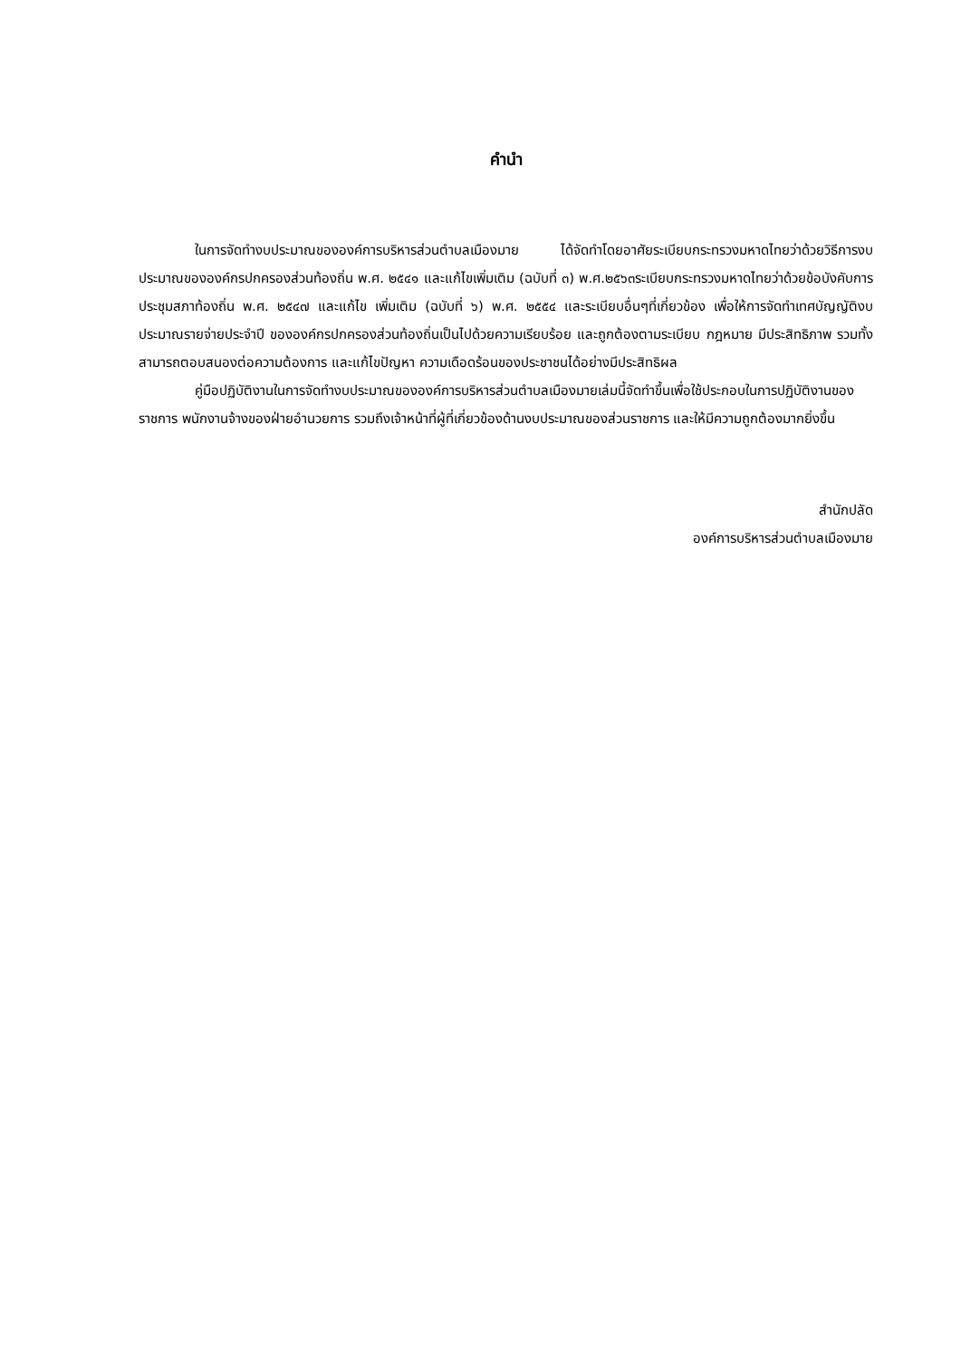คำนำ
ในการจัดทำงบประมาณขององค์การบริหารส่วนตำบลเมืองมาย ได้จัดทำโดยอาศัยระเบียบกระทรวงมหาดไทยว่าด้วยวิธีการงบประมาณขององค์กรปกครองส่วนท้องถิ่น พ.ศ. ๒๕๔๑ และแก้ไขเพิ่มเติม (ฉบับที่ ๓) พ.ศ.๒๕๖๓ระเบียบกระทรวงมหาดไทยว่าด้วยข้อบังคับการประชุมสภาท้องถิ่น พ.ศ. ๒๕๔๗ และแก้ไข เพิ่มเติม (ฉบับที่ ๖) พ.ศ. ๒๕๕๔ และระเบียบอื่นๆที่เกี่ยวข้อง เพื่อให้การจัดทำเทศบัญญัติงบประมาณรายจ่ายประจำปี ขององค์กรปกครองส่วนท้องถิ่นเป็นไปด้วยความเรียบร้อย และถูกต้องตามระเบียบ กฎหมาย มีประสิทธิภาพ รวมทั้งสามารถตอบสนองต่อความต้องการ และแก้ไขปัญหา ความเดือดร้อนของประชาชนได้อย่างมีประสิทธิผล
คู่มือปฏิบัติงานในการจัดทำงบประมาณขององค์การบริหารส่วนตำบลเมืองมายเล่มนี้จัดทำขึ้นเพื่อใช้ประกอบในการปฏิบัติงานของราชการ พนักงานจ้างของฝ่ายอำนวยการ รวมถึงเจ้าหน้าที่ผู้ที่เกี่ยวข้องด้านงบประมาณของส่วนราชการ และให้มีความถูกต้องมากยิ่งขึ้น
สำนักปลัด
องค์การบริหารส่วนตำบลเมืองมาย